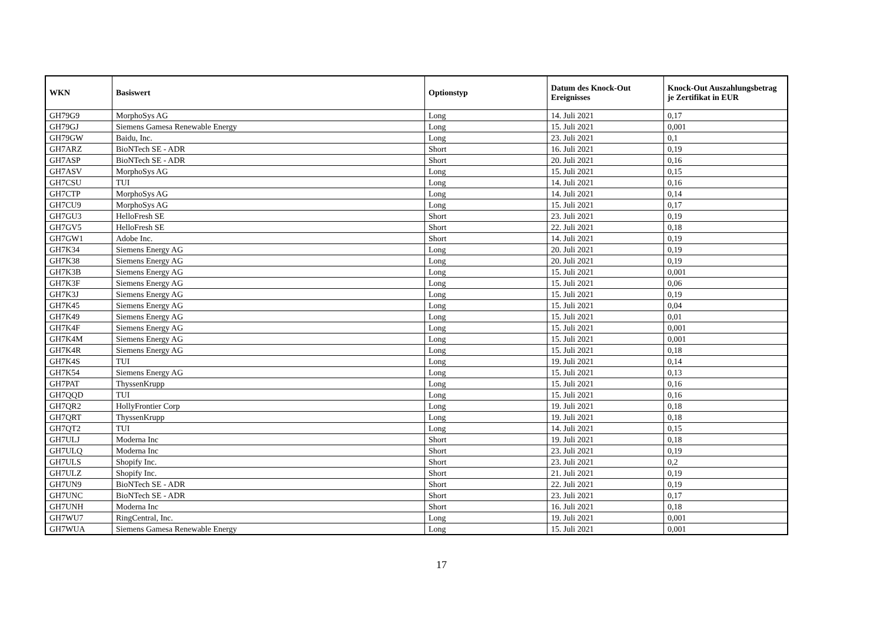| WKN | Basiswert | Optionstyp | Datum des Knock-Out Ereignisses | Knock-Out Auszahlungsbetrag je Zertifikat in EUR |
| --- | --- | --- | --- | --- |
| GH79G9 | MorphoSys AG | Long | 14. Juli 2021 | 0,17 |
| GH79GJ | Siemens Gamesa Renewable Energy | Long | 15. Juli 2021 | 0,001 |
| GH79GW | Baidu, Inc. | Long | 23. Juli 2021 | 0,1 |
| GH7ARZ | BioNTech SE - ADR | Short | 16. Juli 2021 | 0,19 |
| GH7ASP | BioNTech SE - ADR | Short | 20. Juli 2021 | 0,16 |
| GH7ASV | MorphoSys AG | Long | 15. Juli 2021 | 0,15 |
| GH7CSU | TUI | Long | 14. Juli 2021 | 0,16 |
| GH7CTP | MorphoSys AG | Long | 14. Juli 2021 | 0,14 |
| GH7CU9 | MorphoSys AG | Long | 15. Juli 2021 | 0,17 |
| GH7GU3 | HelloFresh SE | Short | 23. Juli 2021 | 0,19 |
| GH7GV5 | HelloFresh SE | Short | 22. Juli 2021 | 0,18 |
| GH7GW1 | Adobe Inc. | Short | 14. Juli 2021 | 0,19 |
| GH7K34 | Siemens Energy AG | Long | 20. Juli 2021 | 0,19 |
| GH7K38 | Siemens Energy AG | Long | 20. Juli 2021 | 0,19 |
| GH7K3B | Siemens Energy AG | Long | 15. Juli 2021 | 0,001 |
| GH7K3F | Siemens Energy AG | Long | 15. Juli 2021 | 0,06 |
| GH7K3J | Siemens Energy AG | Long | 15. Juli 2021 | 0,19 |
| GH7K45 | Siemens Energy AG | Long | 15. Juli 2021 | 0,04 |
| GH7K49 | Siemens Energy AG | Long | 15. Juli 2021 | 0,01 |
| GH7K4F | Siemens Energy AG | Long | 15. Juli 2021 | 0,001 |
| GH7K4M | Siemens Energy AG | Long | 15. Juli 2021 | 0,001 |
| GH7K4R | Siemens Energy AG | Long | 15. Juli 2021 | 0,18 |
| GH7K4S | TUI | Long | 19. Juli 2021 | 0,14 |
| GH7K54 | Siemens Energy AG | Long | 15. Juli 2021 | 0,13 |
| GH7PAT | ThyssenKrupp | Long | 15. Juli 2021 | 0,16 |
| GH7QQD | TUI | Long | 15. Juli 2021 | 0,16 |
| GH7QR2 | HollyFrontier Corp | Long | 19. Juli 2021 | 0,18 |
| GH7QRT | ThyssenKrupp | Long | 19. Juli 2021 | 0,18 |
| GH7QT2 | TUI | Long | 14. Juli 2021 | 0,15 |
| GH7ULJ | Moderna Inc | Short | 19. Juli 2021 | 0,18 |
| GH7ULQ | Moderna Inc | Short | 23. Juli 2021 | 0,19 |
| GH7ULS | Shopify Inc. | Short | 23. Juli 2021 | 0,2 |
| GH7ULZ | Shopify Inc. | Short | 21. Juli 2021 | 0,19 |
| GH7UN9 | BioNTech SE - ADR | Short | 22. Juli 2021 | 0,19 |
| GH7UNC | BioNTech SE - ADR | Short | 23. Juli 2021 | 0,17 |
| GH7UNH | Moderna Inc | Short | 16. Juli 2021 | 0,18 |
| GH7WU7 | RingCentral, Inc. | Long | 19. Juli 2021 | 0,001 |
| GH7WUA | Siemens Gamesa Renewable Energy | Long | 15. Juli 2021 | 0,001 |
17